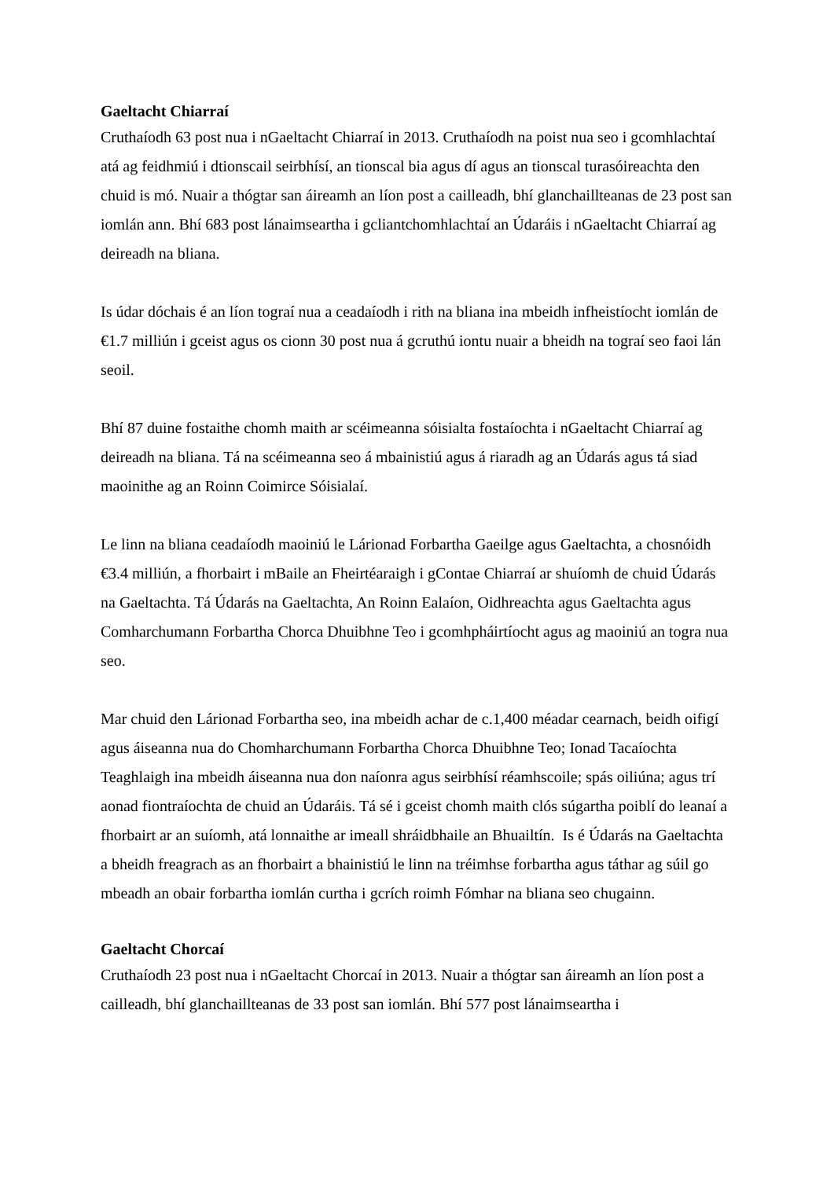Gaeltacht Chiarraí
Cruthaíodh 63 post nua i nGaeltacht Chiarraí in 2013. Cruthaíodh na poist nua seo i gcomhlachtaí atá ag feidhmiú i dtionscail seirbhísí, an tionscal bia agus dí agus an tionscal turasóireachta den chuid is mó. Nuair a thógtar san áireamh an líon post a cailleadh, bhí glanchaillteanas de 23 post san iomlán ann. Bhí 683 post lánaimseartha i gcliantchomhlachtaí an Údaráis i nGaeltacht Chiarraí ag deireadh na bliana.
Is údar dóchais é an líon tograí nua a ceadaíodh i rith na bliana ina mbeidh infheistíocht iomlán de €1.7 milliún i gceist agus os cionn 30 post nua á gcruthú iontu nuair a bheidh na tograí seo faoi lán seoil.
Bhí 87 duine fostaithe chomh maith ar scéimeanna sóisialta fostaíochta i nGaeltacht Chiarraí ag deireadh na bliana. Tá na scéimeanna seo á mbainistiú agus á riaradh ag an Údarás agus tá siad maoinithe ag an Roinn Coimirce Sóisialaí.
Le linn na bliana ceadaíodh maoiniú le Lárionad Forbartha Gaeilge agus Gaeltachta, a chosnóidh €3.4 milliún, a fhorbairt i mBaile an Fheirtéaraigh i gContae Chiarraí ar shuíomh de chuid Údarás na Gaeltachta. Tá Údarás na Gaeltachta, An Roinn Ealaíon, Oidhreachta agus Gaeltachta agus Comharchumann Forbartha Chorca Dhuibhne Teo i gcomhpháirtíocht agus ag maoiniú an togra nua seo.
Mar chuid den Lárionad Forbartha seo, ina mbeidh achar de c.1,400 méadar cearnach, beidh oifigí agus áiseanna nua do Chomharchumann Forbartha Chorca Dhuibhne Teo; Ionad Tacaíochta Teaghlaigh ina mbeidh áiseanna nua don naíonra agus seirbhísí réamhscoile; spás oiliúna; agus trí aonad fiontraíochta de chuid an Údaráis. Tá sé i gceist chomh maith clós súgartha poiblí do leanaí a fhorbairt ar an suíomh, atá lonnaithe ar imeall shráidbhaile an Bhuailtín. Is é Údarás na Gaeltachta a bheidh freagrach as an fhorbairt a bhainistiú le linn na tréimhse forbartha agus táthar ag súil go mbeadh an obair forbartha iomlán curtha i gcrích roimh Fómhar na bliana seo chugainn.
Gaeltacht Chorcaí
Cruthaíodh 23 post nua i nGaeltacht Chorcaí in 2013. Nuair a thógtar san áireamh an líon post a cailleadh, bhí glanchaillteanas de 33 post san iomlán. Bhí 577 post lánaimseartha i